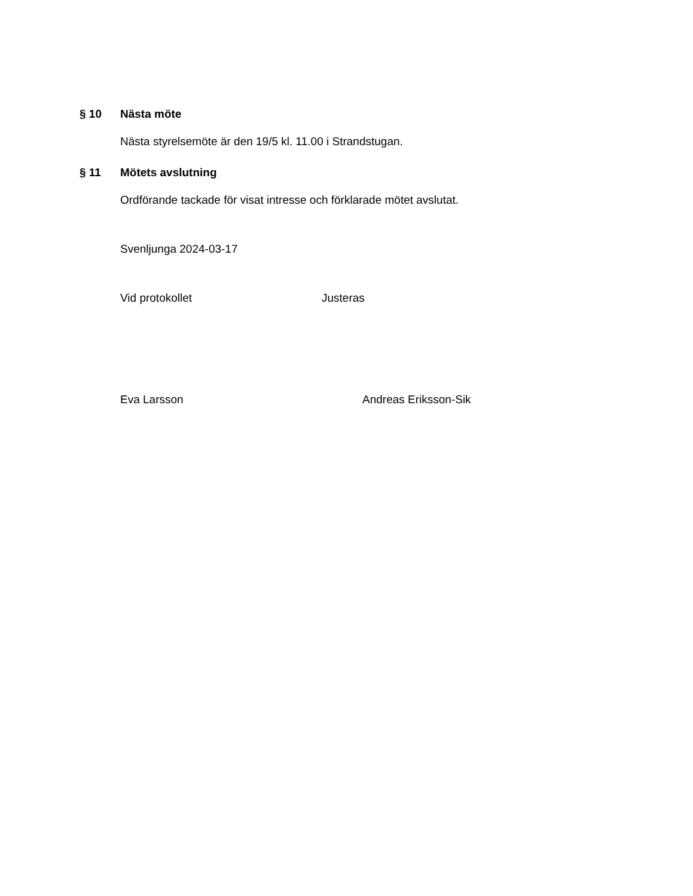§ 10 Nästa möte
Nästa styrelsemöte är den 19/5 kl. 11.00 i Strandstugan.
§ 11 Mötets avslutning
Ordförande tackade för visat intresse och förklarade mötet avslutat.
Svenljunga 2024-03-17
Vid protokollet Justeras
Eva Larsson Andreas Eriksson-Sik